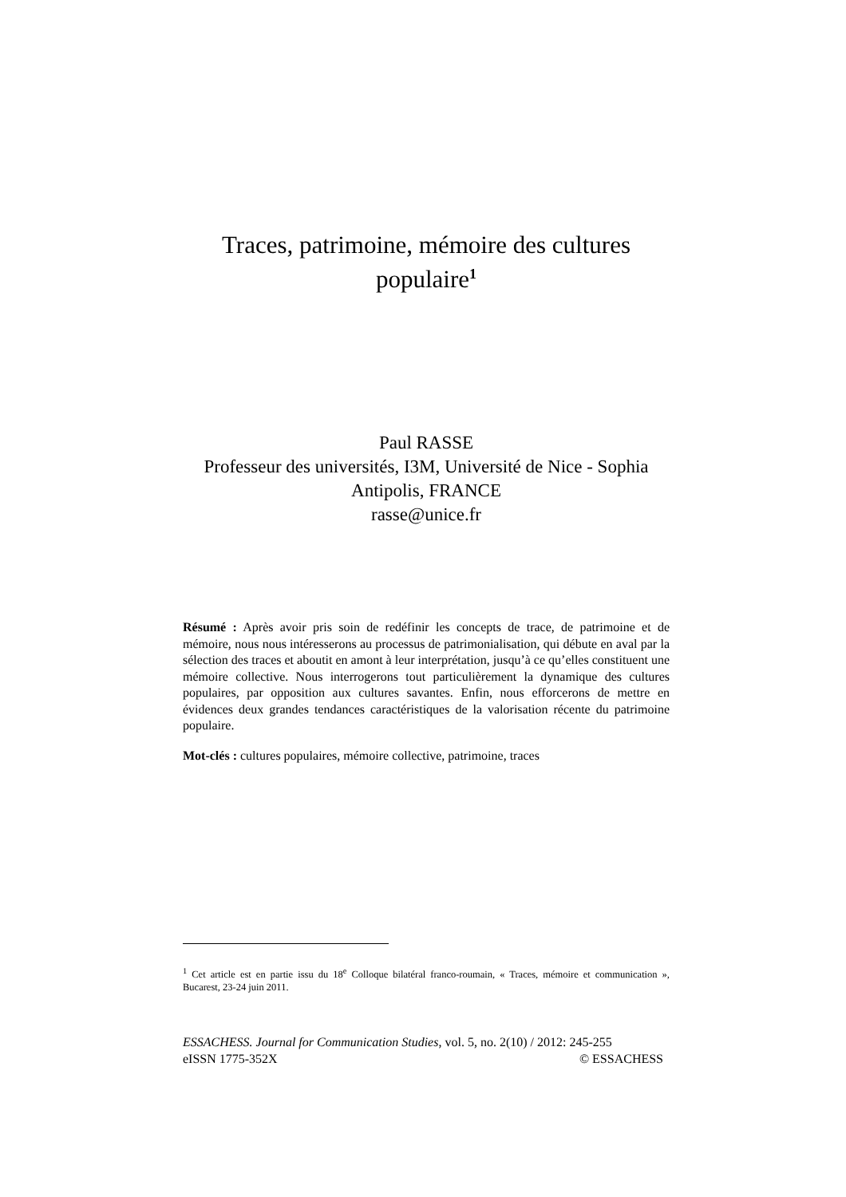Traces, patrimoine, mémoire des cultures populaire<sup>1</sup>
Paul RASSE
Professeur des universités, I3M, Université de Nice - Sophia Antipolis, FRANCE
rasse@unice.fr
Résumé : Après avoir pris soin de redéfinir les concepts de trace, de patrimoine et de mémoire, nous nous intéresserons au processus de patrimonialisation, qui débute en aval par la sélection des traces et aboutit en amont à leur interprétation, jusqu’à ce qu’elles constituent une mémoire collective. Nous interrogerons tout particulièrement la dynamique des cultures populaires, par opposition aux cultures savantes. Enfin, nous efforcerons de mettre en évidences deux grandes tendances caractéristiques de la valorisation récente du patrimoine populaire.
Mot-clés : cultures populaires, mémoire collective, patrimoine, traces
<sup>1</sup> Cet article est en partie issu du 18<sup>e</sup> Colloque bilatéral franco-roumain, « Traces, mémoire et communication », Bucarest, 23-24 juin 2011.
ESSACHESS. Journal for Communication Studies, vol. 5, no. 2(10) / 2012: 245-255
eISSN 1775-352X © ESSACHESS